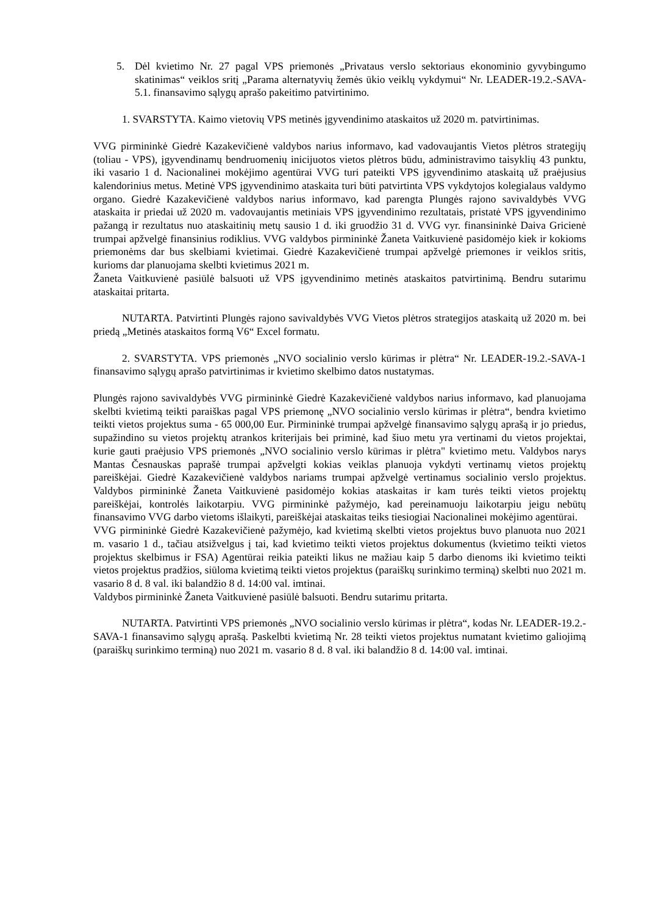5. Dėl kvietimo Nr. 27 pagal VPS priemonės „Privataus verslo sektoriaus ekonominio gyvybingumo skatinimas“ veiklos sritį „Parama alternatyvių žemės ūkio veiklų vykdymui“ Nr. LEADER-19.2.-SAVA-5.1. finansavimo sąlygų aprašo pakeitimo patvirtinimo.
1. SVARSTYTA. Kaimo vietovių VPS metinės įgyvendinimo ataskaitos už 2020 m. patvirtinimas.
VVG pirmininkė Giedrė Kazakevičienė valdybos narius informavo, kad vadovaujantis Vietos plėtros strategijų (toliau - VPS), įgyvendinamų bendruomenių inicijuotos vietos plėtros būdu, administravimo taisyklių 43 punktu, iki vasario 1 d. Nacionalinei mokėjimo agentūrai VVG turi pateikti VPS įgyvendinimo ataskaitą už praėjusius kalendorinius metus. Metinė VPS įgyvendinimo ataskaita turi būti patvirtinta VPS vykdytojos kolegialaus valdymo organo. Giedrė Kazakevičienė valdybos narius informavo, kad parengta Plungės rajono savivaldybės VVG ataskaita ir priedai už 2020 m. vadovaujantis metiniais VPS įgyvendinimo rezultatais, pristatė VPS įgyvendinimo pažangą ir rezultatus nuo ataskaitinių metų sausio 1 d. iki gruodžio 31 d. VVG vyr. finansininkė Daiva Gricienė trumpai apžvelgė finansinius rodiklius. VVG valdybos pirmininkė Žaneta Vaitkuvienė pasidomėjo kiek ir kokioms priemonėms dar bus skelbiami kvietimai. Giedrė Kazakevičienė trumpai apžvelgė priemones ir veiklos sritis, kurioms dar planuojama skelbti kvietimus 2021 m.
Žaneta Vaitkuvienė pasiūlė balsuoti už VPS įgyvendinimo metinės ataskaitos patvirtinimą. Bendru sutarimu ataskaitai pritarta.
NUTARTA. Patvirtinti Plungės rajono savivaldybės VVG Vietos plėtros strategijos ataskaitą už 2020 m. bei priedą „Metinės ataskaitos formą V6“ Excel formatu.
2. SVARSTYTA. VPS priemonės „NVO socialinio verslo kūrimas ir plėtra“ Nr. LEADER-19.2.-SAVA-1 finansavimo sąlygų aprašo patvirtinimas ir kvietimo skelbimo datos nustatymas.
Plungės rajono savivaldybės VVG pirmininkė Giedrė Kazakevičienė valdybos narius informavo, kad planuojama skelbti kvietimą teikti paraiškas pagal VPS priemonę „NVO socialinio verslo kūrimas ir plėtra“, bendra kvietimo teikti vietos projektus suma - 65 000,00 Eur. Pirmininkė trumpai apžvelgė finansavimo sąlygų aprašą ir jo priedus, supažindino su vietos projektų atrankos kriterijais bei priminė, kad šiuo metu yra vertinami du vietos projektai, kurie gauti praėjusio VPS priemonės „NVO socialinio verslo kūrimas ir plėtra" kvietimo metu. Valdybos narys Mantas Česnauskas paprašė trumpai apžvelgti kokias veiklas planuoja vykdyti vertinamų vietos projektų pareiškėjai. Giedrė Kazakevičienė valdybos nariams trumpai apžvelgė vertinamus socialinio verslo projektus. Valdybos pirmininkė Žaneta Vaitkuvienė pasidomėjo kokias ataskaitas ir kam turės teikti vietos projektų pareiškėjai, kontrolės laikotarpiu. VVG pirmininkė pažymėjo, kad pereinamuoju laikotarpiu jeigu nebūtų finansavimo VVG darbo vietoms išlaikyti, pareiškėjai ataskaitas teiks tiesiogiai Nacionalinei mokėjimo agentūrai.
VVG pirmininkė Giedrė Kazakevičienė pažymėjo, kad kvietimą skelbti vietos projektus buvo planuota nuo 2021 m. vasario 1 d., tačiau atsižvelgus į tai, kad kvietimo teikti vietos projektus dokumentus (kvietimo teikti vietos projektus skelbimus ir FSA) Agentūrai reikia pateikti likus ne mažiau kaip 5 darbo dienoms iki kvietimo teikti vietos projektus pradžios, siūloma kvietimą teikti vietos projektus (paraiškų surinkimo terminą) skelbti nuo 2021 m. vasario 8 d. 8 val. iki balandžio 8 d. 14:00 val. imtinai.
Valdybos pirmininkė Žaneta Vaitkuvienė pasiūlė balsuoti. Bendru sutarimu pritarta.
NUTARTA. Patvirtinti VPS priemonės „NVO socialinio verslo kūrimas ir plėtra“, kodas Nr. LEADER-19.2.-SAVA-1 finansavimo sąlygų aprašą. Paskelbti kvietimą Nr. 28 teikti vietos projektus numatant kvietimo galiojimą (paraiškų surinkimo terminą) nuo 2021 m. vasario 8 d. 8 val. iki balandžio 8 d. 14:00 val. imtinai.